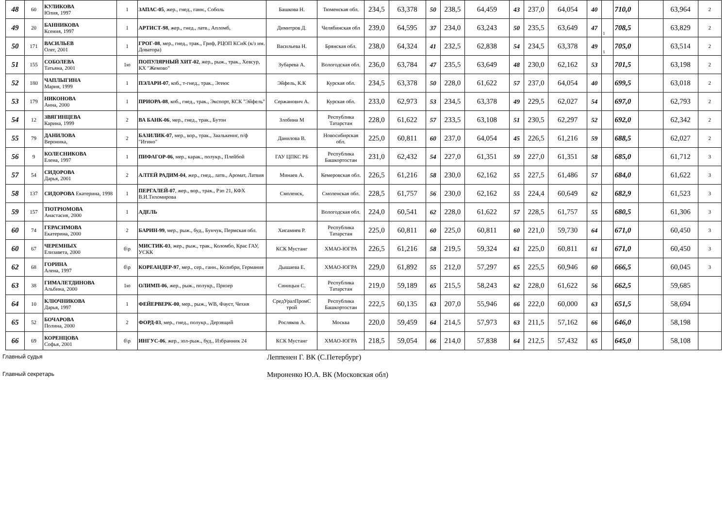| 48 | 60 | КУЛИКОВА Юлия, 1997 | 1 | ЗАПАС-05 , жер., гнед., ганн., Соболь | Башкова Н. | Тюменская обл. | 234,5 | 63,378 | 50 | 238,5 | 64,459 | 43 | 237,0 | 64,054 | 40 | | 710,0 | | 63,964 | 2 |
| 49 | 20 | БАННИКОВА Ксения, 1997 | 1 | АРТИСТ-98 , жер., гнед., латв., Апломб, | Димитров Д. | Челябинская обл | 239,0 | 64,595 | 37 | 234,0 | 63,243 | 50 | 235,5 | 63,649 | 47 | 1 | 708,5 | | 63,829 | 2 |
| 50 | 171 | ВАСИЛЬЕВ Олег, 2001 | 1 | ГРОГ-08 , мер., гнед., трак., Гриф, РЦОП КСиК (к/з им. Доватора) | Васильева Н. | Брянская обл. | 238,0 | 64,324 | 41 | 232,5 | 62,838 | 54 | 234,5 | 63,378 | 49 | 1 | 705,0 | | 63,514 | 2 |
| 51 | 155 | СОБОЛЕВА Татьяна, 2001 | 1ю | ПОПУЛЯРНЫЙ ХИТ-02 , жер., рыж., трак., Хевсур, КХ "Жемово" | Зубарева А. | Вологодская обл. | 236,0 | 63,784 | 47 | 235,5 | 63,649 | 48 | 230,0 | 62,162 | 53 | | 701,5 | | 63,198 | 2 |
| 52 | 180 | ЧАПЛЫГИНА Мария, 1999 | 1 | ПЭЛАРИ-07 , коб., т-гнед., трак., Эгеюс | Эйфель, К.К | Курская обл. | 234,5 | 63,378 | 50 | 228,0 | 61,622 | 57 | 237,0 | 64,054 | 40 | | 699,5 | | 63,018 | 2 |
| 53 | 179 | НИКОНОВА Анна, 2000 | 1 | ПРИОРА-08 , коб., гнед., трак., Экспорт, КСК "Эйфель" | Сержанович А. | Курская обл. | 233,0 | 62,973 | 53 | 234,5 | 63,378 | 49 | 229,5 | 62,027 | 54 | | 697,0 | | 62,793 | 2 |
| 54 | 12 | ЗВЯГИНЦЕВА Карина, 1999 | 2 | ВА БАНК-06 , мер., гнед., трак., Бутон | Злобина М | Республика Татарстан | 228,0 | 61,622 | 57 | 233,5 | 63,108 | 51 | 230,5 | 62,297 | 52 | | 692,0 | | 62,342 | 2 |
| 55 | 79 | ДАНИЛОВА Вероника, | 2 | БАЗИЛИК-07 , мер., вор., трак., Заалькениг, п/ф "Игино" | Данилова В. | Новосибирская обл. | 225,0 | 60,811 | 60 | 237,0 | 64,054 | 45 | 226,5 | 61,216 | 59 | | 688,5 | | 62,027 | 2 |
| 56 | 9 | КОЛЕСНИКОВА Елена, 1997 | 1 | ПИФАГОР-06 , мер., карак., полукр., Плейбой | ГАУ ЦПКС РБ | Республика Башкортостан | 231,0 | 62,432 | 54 | 227,0 | 61,351 | 59 | 227,0 | 61,351 | 58 | | 685,0 | | 61,712 | 3 |
| 57 | 54 | СИДОРОВА Дарья, 2001 | 2 | АЛТЕЙ РАДИМ-04 , жер., гнед., латв., Аромат, Латвия | Минаев А. | Кемеровская обл. | 226,5 | 61,216 | 58 | 230,0 | 62,162 | 55 | 227,5 | 61,486 | 57 | | 684,0 | | 61,622 | 3 |
| 58 | 137 | СИДОРОВА Екатерина, 1998 | 1 | ПЕРГАЛЕЙ-07 , жер., вор., трак., Рэп 21, КФХ В.И.Тихомирова | Смоленск, | Смоленская обл. | 228,5 | 61,757 | 56 | 230,0 | 62,162 | 55 | 224,4 | 60,649 | 62 | | 682,9 | | 61,523 | 3 |
| 59 | 157 | ТЮТРЮМОВА Анастасия, 2000 | 1 | АДЕЛЬ | | Вологодская обл. | 224,0 | 60,541 | 62 | 228,0 | 61,622 | 57 | 228,5 | 61,757 | 55 | | 680,5 | | 61,306 | 3 |
| 60 | 74 | ГЕРАСИМОВА Екатерина, 2000 | 2 | БАРИН-99 , мер., рыж., буд., Бунчук, Пермская обл. | Хисамиев Р. | Республика Татарстан | 225,0 | 60,811 | 60 | 225,0 | 60,811 | 60 | 221,0 | 59,730 | 64 | | 671,0 | | 60,450 | 3 |
| 60 | 67 | ЧЕРЕМНЫХ Елизавета, 2000 | б\р | МИСТИК-03 , жер., рыж., трак., Коломбо, Крас ГАУ, УСКК | КСК Мустанг | ХМАО-ЮГРА | 226,5 | 61,216 | 58 | 219,5 | 59,324 | 61 | 225,0 | 60,811 | 61 | | 671,0 | | 60,450 | 3 |
| 62 | 68 | ГОРИНА Алена, 1997 | б\р | КОРЕАНДЕР-97 , мер., сер., ганн., Колибри, Германия | Дышаева Е. | ХМАО-ЮГРА | 229,0 | 61,892 | 55 | 212,0 | 57,297 | 65 | 225,5 | 60,946 | 60 | | 666,5 | | 60,045 | 3 |
| 63 | 38 | ГИМАЛЕТДИНОВА Альбина, 2000 | 1ю | ОЛИМП-06 , жер., рыж., полукр., Призер | Синицын С. | Республика Татарстан | 219,0 | 59,189 | 65 | 215,5 | 58,243 | 62 | 228,0 | 61,622 | 56 | | 662,5 | | 59,685 | |
| 64 | 10 | КЛЮЧНИКОВА Дарья, 1997 | 1 | ФЕЙЕРВЕРК-00 , мер., рыж., WB, Фауст, Чехия | СредУралПромС трой | Республика Башкортостан | 222,5 | 60,135 | 63 | 207,0 | 55,946 | 66 | 222,0 | 60,000 | 63 | | 651,5 | | 58,694 | |
| 65 | 52 | БОЧАРОВА Полина, 2000 | 2 | ФОРД-03 , мер., гнед., полукр., Дерзящий | Росляков А. | Москва | 220,0 | 59,459 | 64 | 214,5 | 57,973 | 63 | 211,5 | 57,162 | 66 | | 646,0 | | 58,198 | |
| 66 | 69 | КОРЕНЦОВА Софья, 2001 | б\р | ИНГУС-06 , жер., зол-рыж., буд., Избранник 24 | КСК Мустанг | ХМАО-ЮГРА | 218,5 | 59,054 | 66 | 214,0 | 57,838 | 64 | 212,5 | 57,432 | 65 | | 645,0 | | 58,108 | |
Главный судья Леппенен Г. ВК (С.Петербург)
Главный секретарь Мироненко Ю.А. ВК (Московская обл)